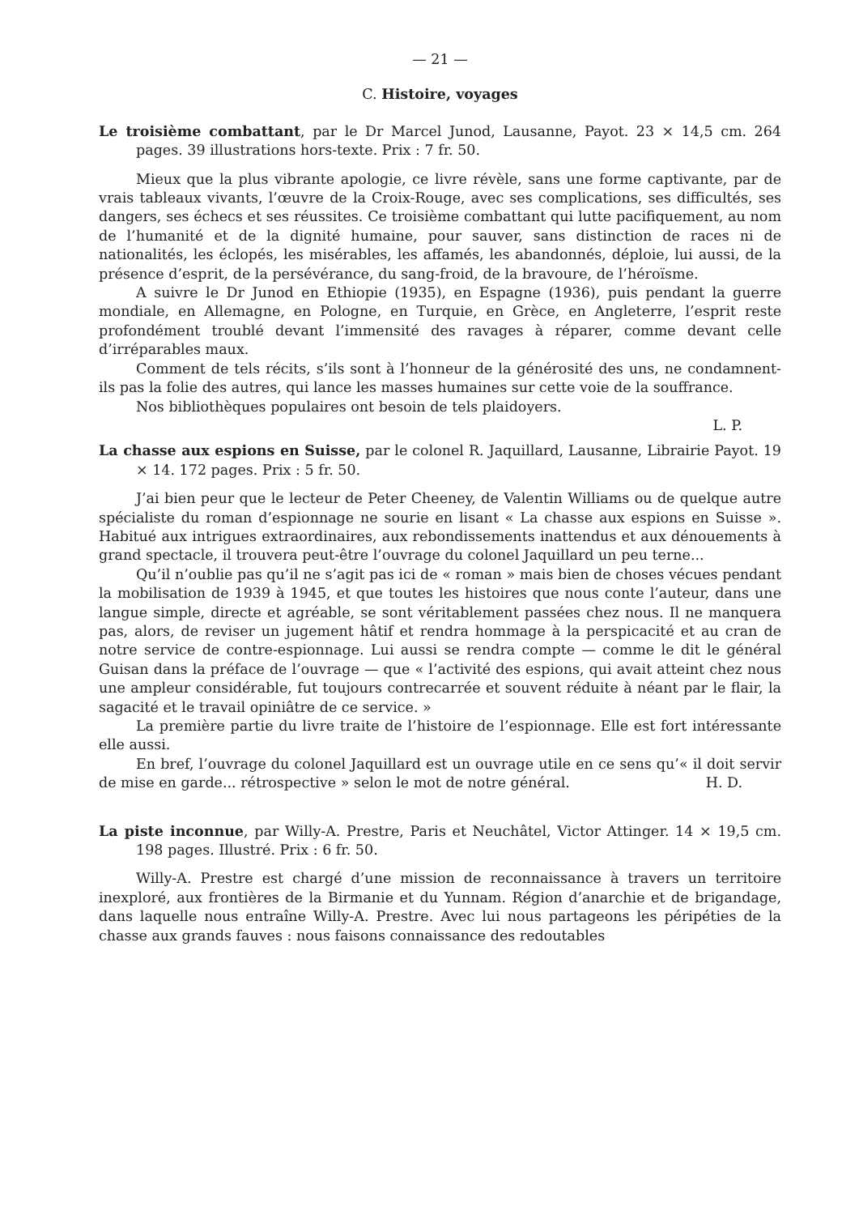— 21 —
C. Histoire, voyages
Le troisième combattant, par le Dr Marcel Junod, Lausanne, Payot. 23 × 14,5 cm. 264 pages. 39 illustrations hors-texte. Prix : 7 fr. 50.
Mieux que la plus vibrante apologie, ce livre révèle, sans une forme captivante, par de vrais tableaux vivants, l’œuvre de la Croix-Rouge, avec ses complications, ses difficultés, ses dangers, ses échecs et ses réussites. Ce troisième combattant qui lutte pacifiquement, au nom de l’humanité et de la dignité humaine, pour sauver, sans distinction de races ni de nationalités, les éclopés, les misérables, les affamés, les abandonnés, déploie, lui aussi, de la présence d’esprit, de la persévérance, du sang-froid, de la bravoure, de l’héroïsme.
A suivre le Dr Junod en Ethiopie (1935), en Espagne (1936), puis pendant la guerre mondiale, en Allemagne, en Pologne, en Turquie, en Grèce, en Angleterre, l’esprit reste profondément troublé devant l’immensité des ravages à réparer, comme devant celle d’irréparables maux.
Comment de tels récits, s’ils sont à l’honneur de la générosité des uns, ne condamnent-ils pas la folie des autres, qui lance les masses humaines sur cette voie de la souffrance.
Nos bibliothèques populaires ont besoin de tels plaidoyers.
L. P.
La chasse aux espions en Suisse, par le colonel R. Jaquillard, Lausanne, Librairie Payot. 19 × 14. 172 pages. Prix : 5 fr. 50.
J’ai bien peur que le lecteur de Peter Cheeney, de Valentin Williams ou de quelque autre spécialiste du roman d’espionnage ne sourie en lisant « La chasse aux espions en Suisse ». Habitué aux intrigues extraordinaires, aux rebondissements inattendus et aux dénouements à grand spectacle, il trouvera peut-être l’ouvrage du colonel Jaquillard un peu terne...
Qu’il n’oublie pas qu’il ne s’agit pas ici de « roman » mais bien de choses vécues pendant la mobilisation de 1939 à 1945, et que toutes les histoires que nous conte l’auteur, dans une langue simple, directe et agréable, se sont véritablement passées chez nous. Il ne manquera pas, alors, de reviser un jugement hâtif et rendra hommage à la perspicacité et au cran de notre service de contre-espionnage. Lui aussi se rendra compte — comme le dit le général Guisan dans la préface de l’ouvrage — que « l’activité des espions, qui avait atteint chez nous une ampleur considérable, fut toujours contrecarrée et souvent réduite à néant par le flair, la sagacité et le travail opiniâtre de ce service. »
La première partie du livre traite de l’histoire de l’espionnage. Elle est fort intéressante elle aussi.
En bref, l’ouvrage du colonel Jaquillard est un ouvrage utile en ce sens qu’« il doit servir de mise en garde... rétrospective » selon le mot de notre général. H. D.
La piste inconnue, par Willy-A. Prestre, Paris et Neuchâtel, Victor Attinger. 14 × 19,5 cm. 198 pages. Illustré. Prix : 6 fr. 50.
Willy-A. Prestre est chargé d’une mission de reconnaissance à travers un territoire inexploré, aux frontières de la Birmanie et du Yunnam. Région d’anarchie et de brigandage, dans laquelle nous entraîne Willy-A. Prestre. Avec lui nous partageons les péripéties de la chasse aux grands fauves : nous faisons connaissance des redoutables